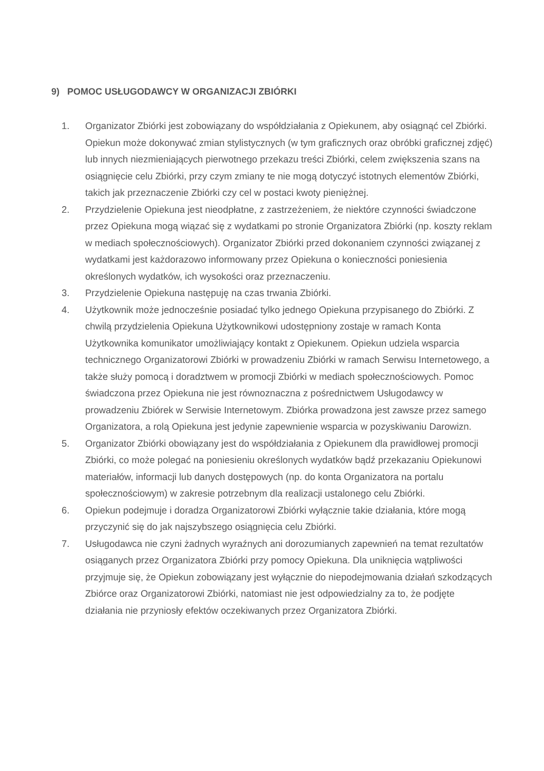9) POMOC USŁUGODAWCY W ORGANIZACJI ZBIÓRKI
1. Organizator Zbiórki jest zobowiązany do współdziałania z Opiekunem, aby osiągnąć cel Zbiórki. Opiekun może dokonywać zmian stylistycznych (w tym graficznych oraz obróbki graficznej zdjęć) lub innych niezmieniających pierwotnego przekazu treści Zbiórki, celem zwiększenia szans na osiągnięcie celu Zbiórki, przy czym zmiany te nie mogą dotyczyć istotnych elementów Zbiórki, takich jak przeznaczenie Zbiórki czy cel w postaci kwoty pieniężnej.
2. Przydzielenie Opiekuna jest nieodpłatne, z zastrzeżeniem, że niektóre czynności świadczone przez Opiekuna mogą wiązać się z wydatkami po stronie Organizatora Zbiórki (np. koszty reklam w mediach społecznościowych). Organizator Zbiórki przed dokonaniem czynności związanej z wydatkami jest każdorazowo informowany przez Opiekuna o konieczności poniesienia określonych wydatków, ich wysokości oraz przeznaczeniu.
3. Przydzielenie Opiekuna następuję na czas trwania Zbiórki.
4. Użytkownik może jednocześnie posiadać tylko jednego Opiekuna przypisanego do Zbiórki. Z chwilą przydzielenia Opiekuna Użytkownikowi udostępniony zostaje w ramach Konta Użytkownika komunikator umożliwiający kontakt z Opiekunem. Opiekun udziela wsparcia technicznego Organizatorowi Zbiórki w prowadzeniu Zbiórki w ramach Serwisu Internetowego, a także służy pomocą i doradztwem w promocji Zbiórki w mediach społecznościowych. Pomoc świadczona przez Opiekuna nie jest równoznaczna z pośrednictwem Usługodawcy w prowadzeniu Zbiórek w Serwisie Internetowym. Zbiórka prowadzona jest zawsze przez samego Organizatora, a rolą Opiekuna jest jedynie zapewnienie wsparcia w pozyskiwaniu Darowizn.
5. Organizator Zbiórki obowiązany jest do współdziałania z Opiekunem dla prawidłowej promocji Zbiórki, co może polegać na poniesieniu określonych wydatków bądź przekazaniu Opiekunowi materiałów, informacji lub danych dostępowych (np. do konta Organizatora na portalu społecznościowym) w zakresie potrzebnym dla realizacji ustalonego celu Zbiórki.
6. Opiekun podejmuje i doradza Organizatorowi Zbiórki wyłącznie takie działania, które mogą przyczynić się do jak najszybszego osiągnięcia celu Zbiórki.
7. Usługodawca nie czyni żadnych wyraźnych ani dorozumianych zapewnień na temat rezultatów osiąganych przez Organizatora Zbiórki przy pomocy Opiekuna. Dla uniknięcia wątpliwości przyjmuje się, że Opiekun zobowiązany jest wyłącznie do niepodejmowania działań szkodzących Zbiórce oraz Organizatorowi Zbiórki, natomiast nie jest odpowiedzialny za to, że podjęte działania nie przyniosły efektów oczekiwanych przez Organizatora Zbiórki.